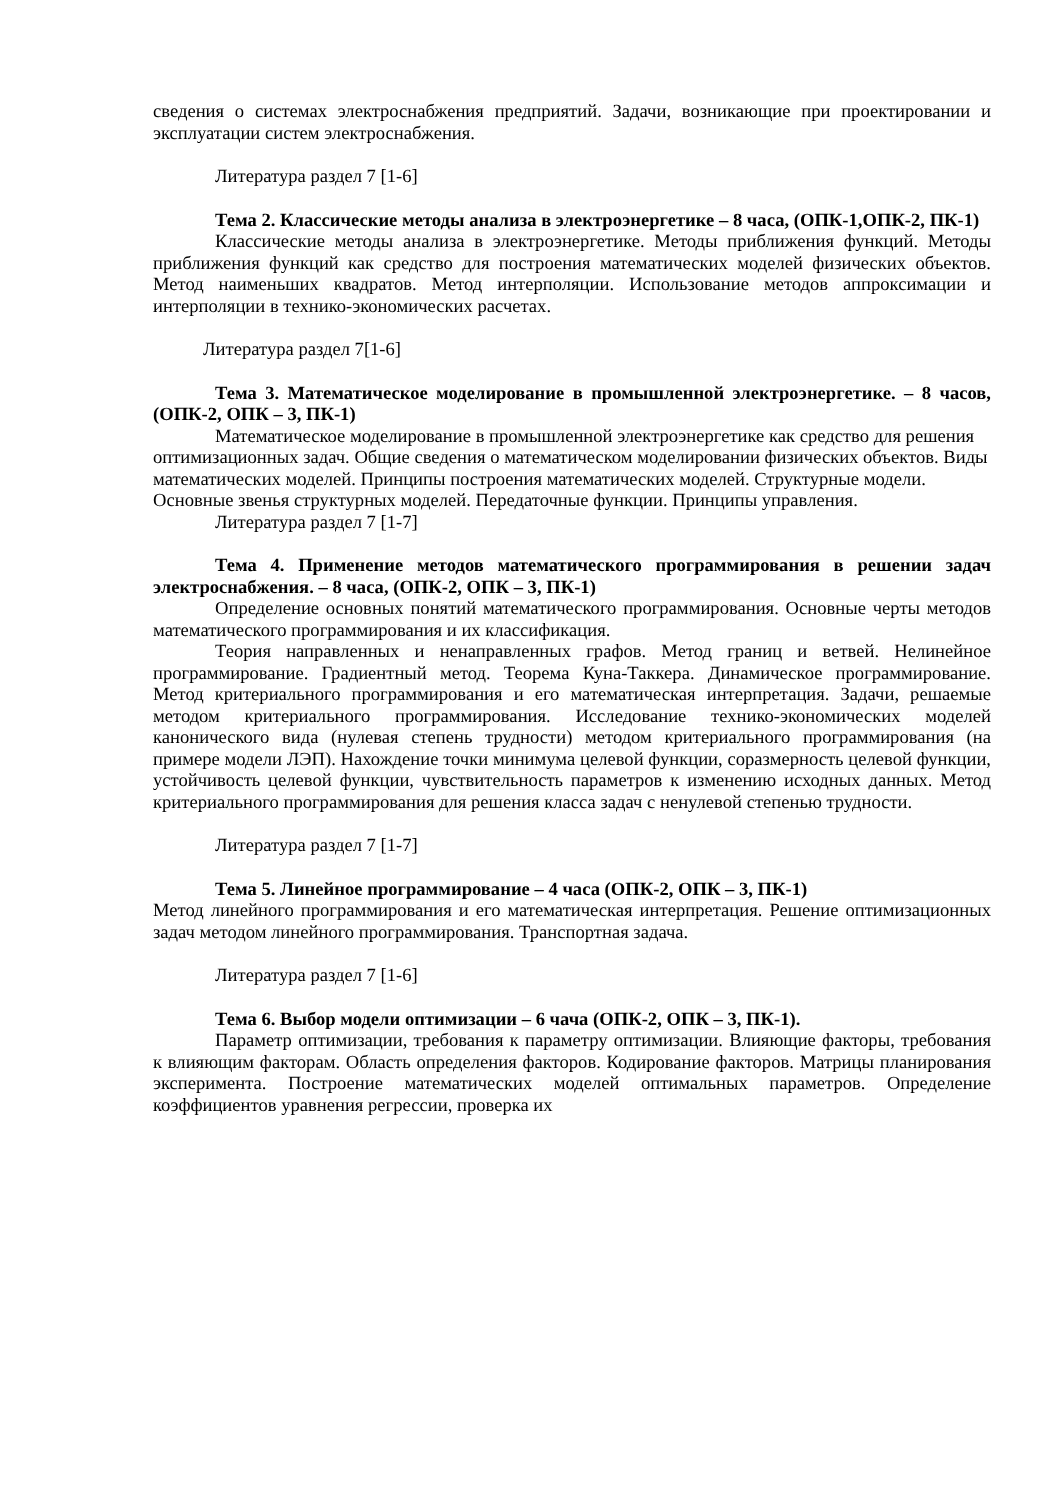сведения о системах электроснабжения предприятий. Задачи, возникающие при проектировании и эксплуатации систем электроснабжения.
Литература раздел 7 [1-6]
Тема 2. Классические методы анализа в электроэнергетике – 8 часа, (ОПК-1,ОПК-2, ПК-1)
Классические методы анализа в электроэнергетике. Методы приближения функций. Методы приближения функций как средство для построения математических моделей физических объектов. Метод наименьших квадратов. Метод интерполяции. Использование методов аппроксимации и интерполяции в технико-экономических расчетах.
Литература раздел 7[1-6]
Тема 3. Математическое моделирование в промышленной электроэнергетике. – 8 часов, (ОПК-2, ОПК – 3, ПК-1)
Математическое моделирование в промышленной электроэнергетике как средство для решения оптимизационных задач. Общие сведения о математическом моделировании физических объектов. Виды математических моделей. Принципы построения математических моделей. Структурные модели. Основные звенья структурных моделей. Передаточные функции. Принципы управления.
Литература раздел 7 [1-7]
Тема 4. Применение методов математического программирования в решении задач электроснабжения. – 8 часа, (ОПК-2, ОПК – 3, ПК-1)
Определение основных понятий математического программирования. Основные черты методов математического программирования и их классификация.
Теория направленных и ненаправленных графов. Метод границ и ветвей. Нелинейное программирование. Градиентный метод. Теорема Куна-Таккера. Динамическое программирование. Метод критериального программирования и его математическая интерпретация. Задачи, решаемые методом критериального программирования. Исследование технико-экономических моделей канонического вида (нулевая степень трудности) методом критериального программирования (на примере модели ЛЭП). Нахождение точки минимума целевой функции, соразмерность целевой функции, устойчивость целевой функции, чувствительность параметров к изменению исходных данных. Метод критериального программирования для решения класса задач с ненулевой степенью трудности.
Литература раздел 7 [1-7]
Тема 5. Линейное программирование – 4 часа (ОПК-2, ОПК – 3, ПК-1)
Метод линейного программирования и его математическая интерпретация. Решение оптимизационных задач методом линейного программирования. Транспортная задача.
Литература раздел 7 [1-6]
Тема 6. Выбор модели оптимизации – 6 чача (ОПК-2, ОПК – 3, ПК-1).
Параметр оптимизации, требования к параметру оптимизации. Влияющие факторы, требования к влияющим факторам. Область определения факторов. Кодирование факторов. Матрицы планирования эксперимента. Построение математических моделей оптимальных параметров. Определение коэффициентов уравнения регрессии, проверка их